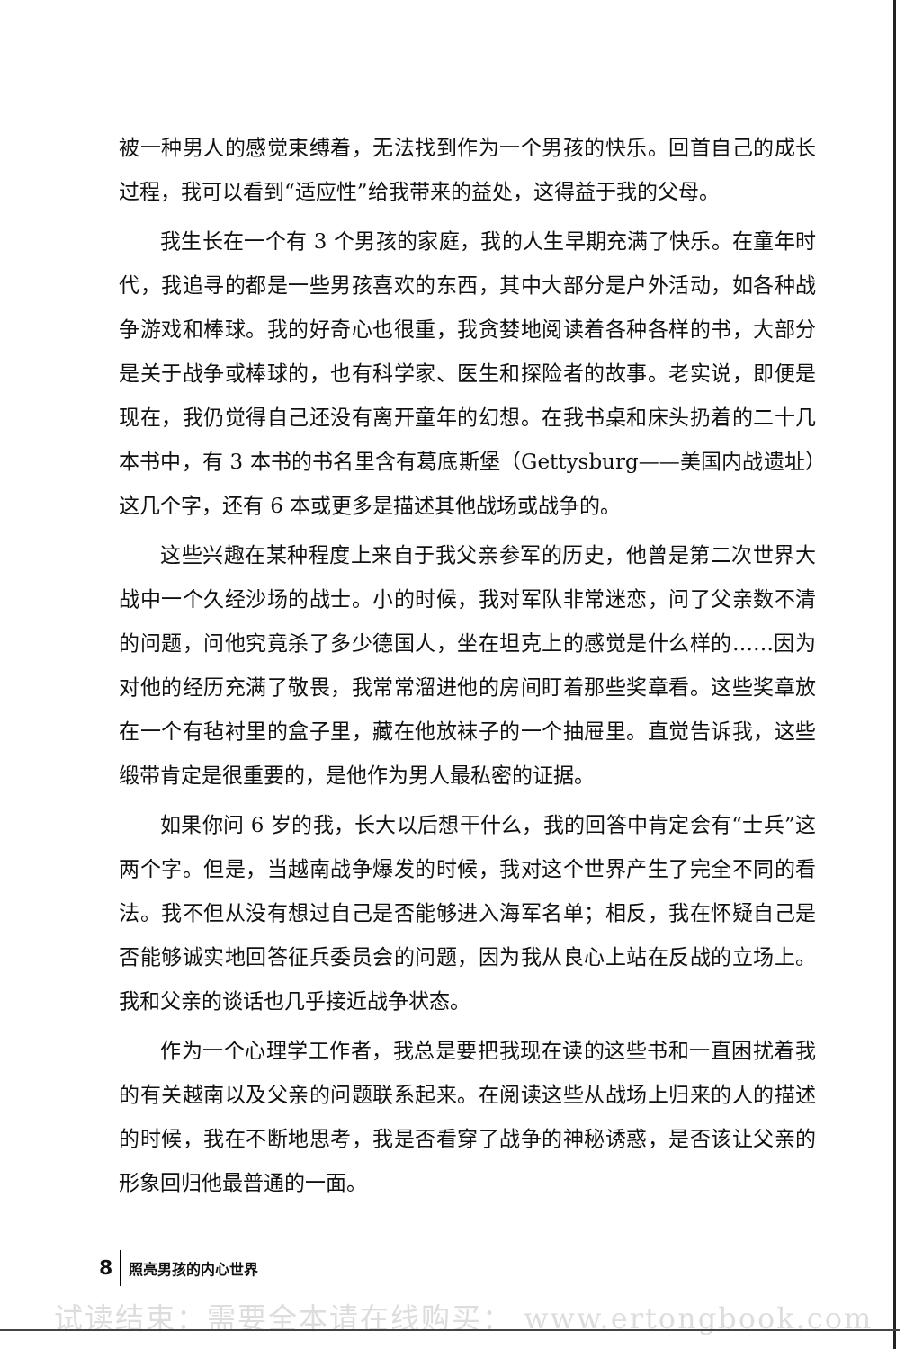被一种男人的感觉束缚着，无法找到作为一个男孩的快乐。回首自己的成长过程，我可以看到“适应性”给我带来的益处，这得益于我的父母。
我生长在一个有 3 个男孩的家庭，我的人生早期充满了快乐。在童年时代，我追寻的都是一些男孩喜欢的东西，其中大部分是户外活动，如各种战争游戏和棒球。我的好奇心也很重，我贪婪地阅读着各种各样的书，大部分是关于战争或棒球的，也有科学家、医生和探险者的故事。老实说，即便是现在，我仍觉得自己还没有离开童年的幻想。在我书桌和床头扔着的二十几本书中，有 3 本书的书名里含有葛底斯堡（Gettysburg——美国内战遗址）这几个字，还有 6 本或更多是描述其他战场或战争的。
这些兴趣在某种程度上来自于我父亲参军的历史，他曾是第二次世界大战中一个久经沙场的战士。小的时候，我对军队非常迷恋，问了父亲数不清的问题，问他究竟杀了多少德国人，坐在坦克上的感觉是什么样的……因为对他的经历充满了敬畏，我常常溜进他的房间盯着那些奖章看。这些奖章放在一个有毡衬里的盒子里，藏在他放袜子的一个抽屉里。直觉告诉我，这些缎带肯定是很重要的，是他作为男人最私密的证据。
如果你问 6 岁的我，长大以后想干什么，我的回答中肯定会有“士兵”这两个字。但是，当越南战争爆发的时候，我对这个世界产生了完全不同的看法。我不但从没有想过自己是否能够进入海军名单；相反，我在怀疑自己是否能够诚实地回答征兵委员会的问题，因为我从良心上站在反战的立场上。我和父亲的谈话也几乎接近战争状态。
作为一个心理学工作者，我总是要把我现在读的这些书和一直困扰着我的有关越南以及父亲的问题联系起来。在阅读这些从战场上归来的人的描述的时候，我在不断地思考，我是否看穿了战争的神秘诱惑，是否该让父亲的形象回归他最普通的一面。
8 照亮男孩的内心世界
试读结束：需要全本请在线购买： www.ertongbook.com